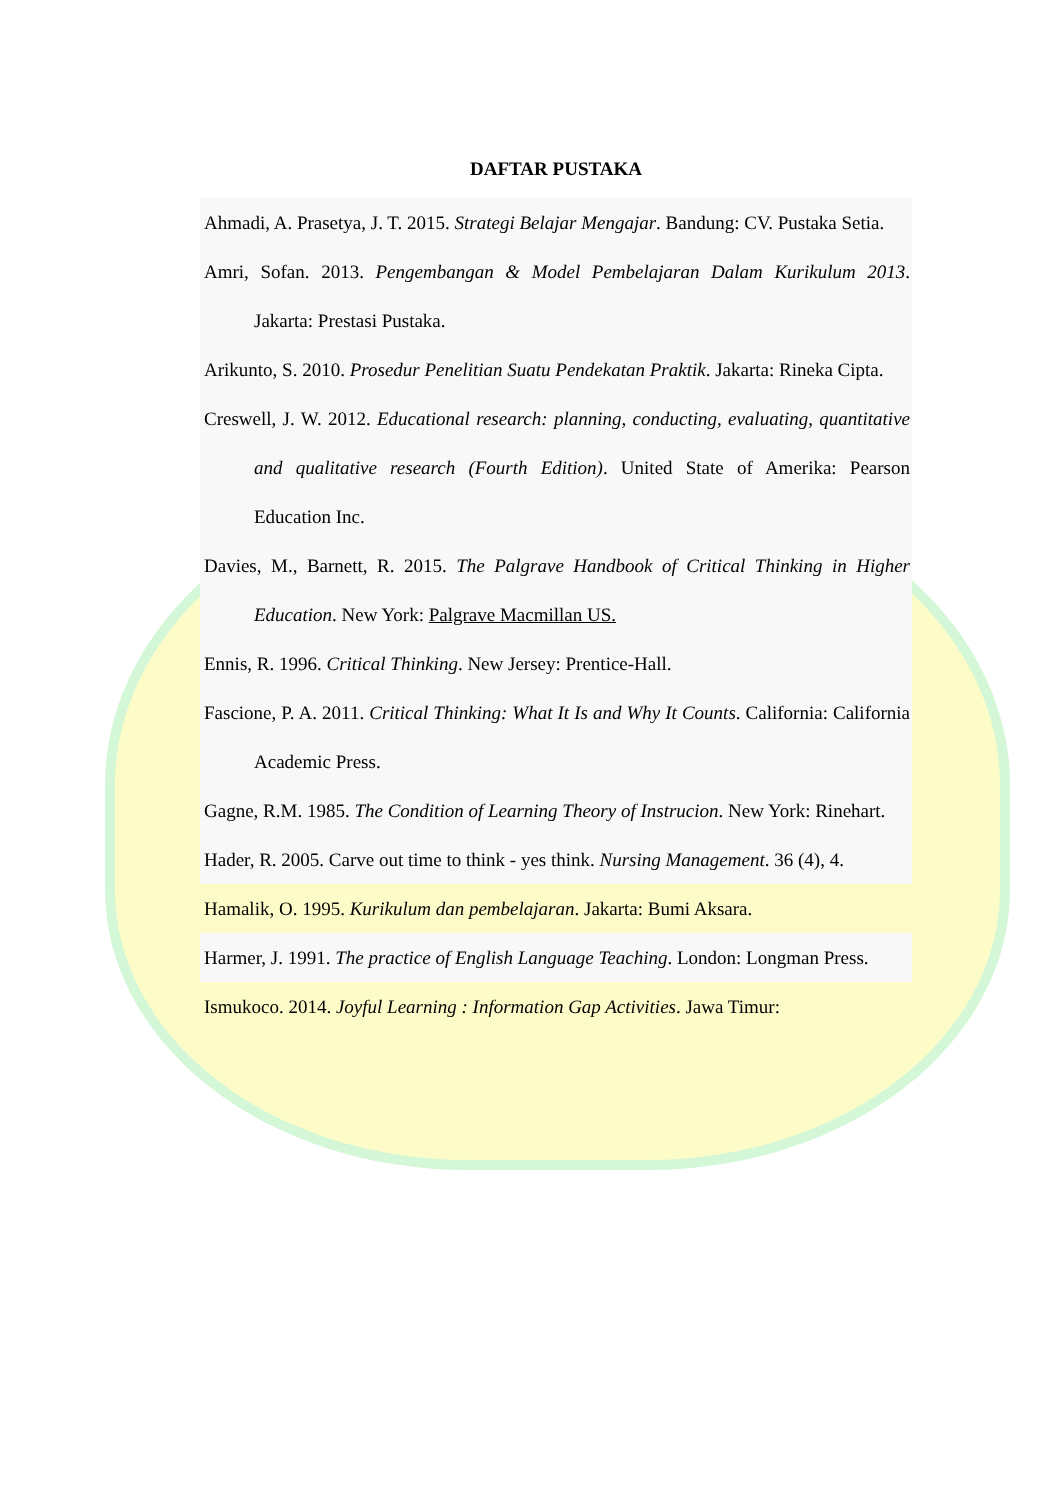DAFTAR PUSTAKA
Ahmadi, A. Prasetya, J. T. 2015. Strategi Belajar Mengajar. Bandung: CV. Pustaka Setia.
Amri, Sofan. 2013. Pengembangan & Model Pembelajaran Dalam Kurikulum 2013. Jakarta: Prestasi Pustaka.
Arikunto, S. 2010. Prosedur Penelitian Suatu Pendekatan Praktik. Jakarta: Rineka Cipta.
Creswell, J. W. 2012. Educational research: planning, conducting, evaluating, quantitative and qualitative research (Fourth Edition). United State of Amerika: Pearson Education Inc.
Davies, M., Barnett, R. 2015. The Palgrave Handbook of Critical Thinking in Higher Education. New York: Palgrave Macmillan US.
Ennis, R. 1996. Critical Thinking. New Jersey: Prentice-Hall.
Fascione, P. A. 2011. Critical Thinking: What It Is and Why It Counts. California: California Academic Press.
Gagne, R.M. 1985. The Condition of Learning Theory of Instrucion. New York: Rinehart.
Hader, R. 2005. Carve out time to think - yes think. Nursing Management. 36 (4), 4.
Hamalik, O. 1995. Kurikulum dan pembelajaran. Jakarta: Bumi Aksara.
Harmer, J. 1991. The practice of English Language Teaching. London: Longman Press.
Ismukoco. 2014. Joyful Learning : Information Gap Activities. Jawa Timur: